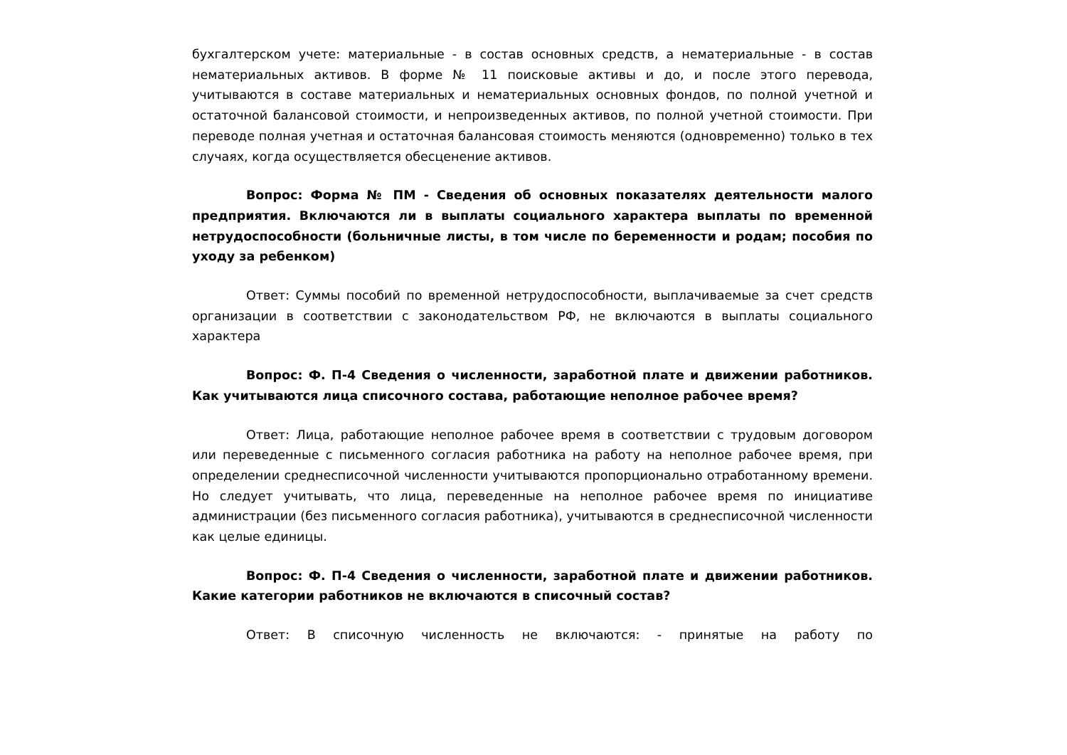бухгалтерском учете: материальные - в состав основных средств, а нематериальные - в состав нематериальных активов. В форме № 11 поисковые активы и до, и после этого перевода, учитываются в составе материальных и нематериальных основных фондов, по полной учетной и остаточной балансовой стоимости, и непроизведенных активов, по полной учетной стоимости. При переводе полная учетная и остаточная балансовая стоимость меняются (одновременно) только в тех случаях, когда осуществляется обесценение активов.
Вопрос: Форма № ПМ - Сведения об основных показателях деятельности малого предприятия. Включаются ли в выплаты социального характера выплаты по временной нетрудоспособности (больничные листы, в том числе по беременности и родам; пособия по уходу за ребенком)
Ответ: Суммы пособий по временной нетрудоспособности, выплачиваемые за счет средств организации в соответствии с законодательством РФ, не включаются в выплаты социального характера
Вопрос: Ф. П-4 Сведения о численности, заработной плате и движении работников. Как учитываются лица списочного состава, работающие неполное рабочее время?
Ответ: Лица, работающие неполное рабочее время в соответствии с трудовым договором или переведенные с письменного согласия работника на работу на неполное рабочее время, при определении среднесписочной численности учитываются пропорционально отработанному времени. Но следует учитывать, что лица, переведенные на неполное рабочее время по инициативе администрации (без письменного согласия работника), учитываются в среднесписочной численности как целые единицы.
Вопрос: Ф. П-4 Сведения о численности, заработной плате и движении работников. Какие категории работников не включаются в списочный состав?
Ответ: В списочную численность не включаются: - принятые на работу по